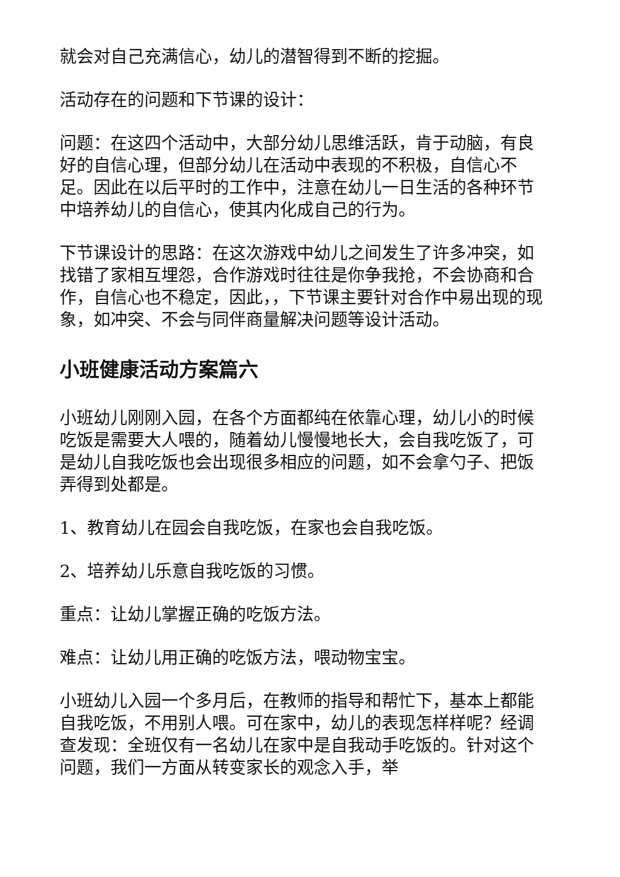就会对自己充满信心，幼儿的潜智得到不断的挖掘。
活动存在的问题和下节课的设计：
问题：在这四个活动中，大部分幼儿思维活跃，肯于动脑，有良好的自信心理，但部分幼儿在活动中表现的不积极，自信心不足。因此在以后平时的工作中，注意在幼儿一日生活的各种环节中培养幼儿的自信心，使其内化成自己的行为。
下节课设计的思路：在这次游戏中幼儿之间发生了许多冲突，如找错了家相互埋怨，合作游戏时往往是你争我抢，不会协商和合作，自信心也不稳定，因此，，下节课主要针对合作中易出现的现象，如冲突、不会与同伴商量解决问题等设计活动。
小班健康活动方案篇六
小班幼儿刚刚入园，在各个方面都纯在依靠心理，幼儿小的时候吃饭是需要大人喂的，随着幼儿慢慢地长大，会自我吃饭了，可是幼儿自我吃饭也会出现很多相应的问题，如不会拿勺子、把饭弄得到处都是。
1、教育幼儿在园会自我吃饭，在家也会自我吃饭。
2、培养幼儿乐意自我吃饭的习惯。
重点：让幼儿掌握正确的吃饭方法。
难点：让幼儿用正确的吃饭方法，喂动物宝宝。
小班幼儿入园一个多月后，在教师的指导和帮忙下，基本上都能自我吃饭，不用别人喂。可在家中，幼儿的表现怎样样呢？经调查发现：全班仅有一名幼儿在家中是自我动手吃饭的。针对这个问题，我们一方面从转变家长的观念入手，举